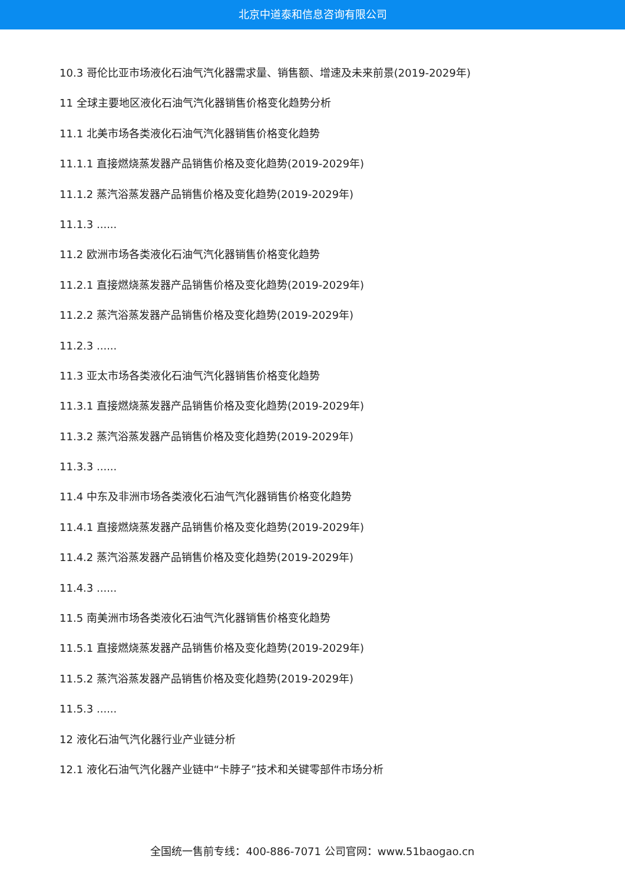北京中道泰和信息咨询有限公司
10.3 哥伦比亚市场液化石油气汽化器需求量、销售额、增速及未来前景(2019-2029年)
11 全球主要地区液化石油气汽化器销售价格变化趋势分析
11.1 北美市场各类液化石油气汽化器销售价格变化趋势
11.1.1 直接燃烧蒸发器产品销售价格及变化趋势(2019-2029年)
11.1.2 蒸汽浴蒸发器产品销售价格及变化趋势(2019-2029年)
11.1.3 ......
11.2 欧洲市场各类液化石油气汽化器销售价格变化趋势
11.2.1 直接燃烧蒸发器产品销售价格及变化趋势(2019-2029年)
11.2.2 蒸汽浴蒸发器产品销售价格及变化趋势(2019-2029年)
11.2.3 ......
11.3 亚太市场各类液化石油气汽化器销售价格变化趋势
11.3.1 直接燃烧蒸发器产品销售价格及变化趋势(2019-2029年)
11.3.2 蒸汽浴蒸发器产品销售价格及变化趋势(2019-2029年)
11.3.3 ......
11.4 中东及非洲市场各类液化石油气汽化器销售价格变化趋势
11.4.1 直接燃烧蒸发器产品销售价格及变化趋势(2019-2029年)
11.4.2 蒸汽浴蒸发器产品销售价格及变化趋势(2019-2029年)
11.4.3 ......
11.5 南美洲市场各类液化石油气汽化器销售价格变化趋势
11.5.1 直接燃烧蒸发器产品销售价格及变化趋势(2019-2029年)
11.5.2 蒸汽浴蒸发器产品销售价格及变化趋势(2019-2029年)
11.5.3 ......
12 液化石油气汽化器行业产业链分析
12.1 液化石油气汽化器产业链中“卡脖子”技术和关键零部件市场分析
全国统一售前专线：400-886-7071 公司官网：www.51baogao.cn